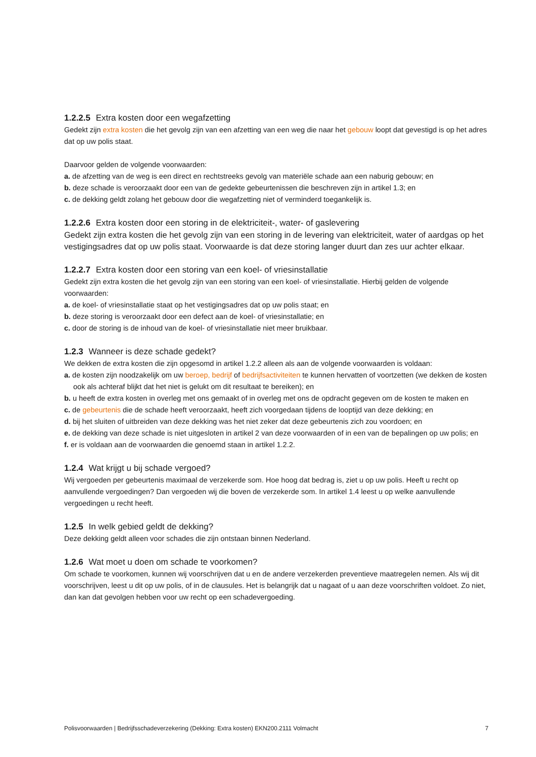1.2.2.5 Extra kosten door een wegafzetting
Gedekt zijn extra kosten die het gevolg zijn van een afzetting van een weg die naar het gebouw loopt dat gevestigd is op het adres dat op uw polis staat.
Daarvoor gelden de volgende voorwaarden:
a. de afzetting van de weg is een direct en rechtstreeks gevolg van materiële schade aan een naburig gebouw; en
b. deze schade is veroorzaakt door een van de gedekte gebeurtenissen die beschreven zijn in artikel 1.3; en
c. de dekking geldt zolang het gebouw door die wegafzetting niet of verminderd toegankelijk is.
1.2.2.6 Extra kosten door een storing in de elektriciteit-, water- of gaslevering
Gedekt zijn extra kosten die het gevolg zijn van een storing in de levering van elektriciteit, water of aardgas op het vestigingsadres dat op uw polis staat. Voorwaarde is dat deze storing langer duurt dan zes uur achter elkaar.
1.2.2.7 Extra kosten door een storing van een koel- of vriesinstallatie
Gedekt zijn extra kosten die het gevolg zijn van een storing van een koel- of vriesinstallatie. Hierbij gelden de volgende voorwaarden:
a. de koel- of vriesinstallatie staat op het vestigingsadres dat op uw polis staat; en
b. deze storing is veroorzaakt door een defect aan de koel- of vriesinstallatie; en
c. door de storing is de inhoud van de koel- of vriesinstallatie niet meer bruikbaar.
1.2.3 Wanneer is deze schade gedekt?
We dekken de extra kosten die zijn opgesomd in artikel 1.2.2 alleen als aan de volgende voorwaarden is voldaan:
a. de kosten zijn noodzakelijk om uw beroep, bedrijf of bedrijfsactiviteiten te kunnen hervatten of voortzetten (we dekken de kosten ook als achteraf blijkt dat het niet is gelukt om dit resultaat te bereiken); en
b. u heeft de extra kosten in overleg met ons gemaakt of in overleg met ons de opdracht gegeven om de kosten te maken en
c. de gebeurtenis die de schade heeft veroorzaakt, heeft zich voorgedaan tijdens de looptijd van deze dekking; en
d. bij het sluiten of uitbreiden van deze dekking was het niet zeker dat deze gebeurtenis zich zou voordoen; en
e. de dekking van deze schade is niet uitgesloten in artikel 2 van deze voorwaarden of in een van de bepalingen op uw polis; en
f. er is voldaan aan de voorwaarden die genoemd staan in artikel 1.2.2.
1.2.4 Wat krijgt u bij schade vergoed?
Wij vergoeden per gebeurtenis maximaal de verzekerde som. Hoe hoog dat bedrag is, ziet u op uw polis. Heeft u recht op aanvullende vergoedingen? Dan vergoeden wij die boven de verzekerde som. In artikel 1.4 leest u op welke aanvullende vergoedingen u recht heeft.
1.2.5 In welk gebied geldt de dekking?
Deze dekking geldt alleen voor schades die zijn ontstaan binnen Nederland.
1.2.6 Wat moet u doen om schade te voorkomen?
Om schade te voorkomen, kunnen wij voorschrijven dat u en de andere verzekerden preventieve maatregelen nemen. Als wij dit voorschrijven, leest u dit op uw polis, of in de clausules. Het is belangrijk dat u nagaat of u aan deze voorschriften voldoet. Zo niet, dan kan dat gevolgen hebben voor uw recht op een schadevergoeding.
Polisvoorwaarden | Bedrijfsschadeverzekering (Dekking: Extra kosten) EKN200.2111 Volmacht 7